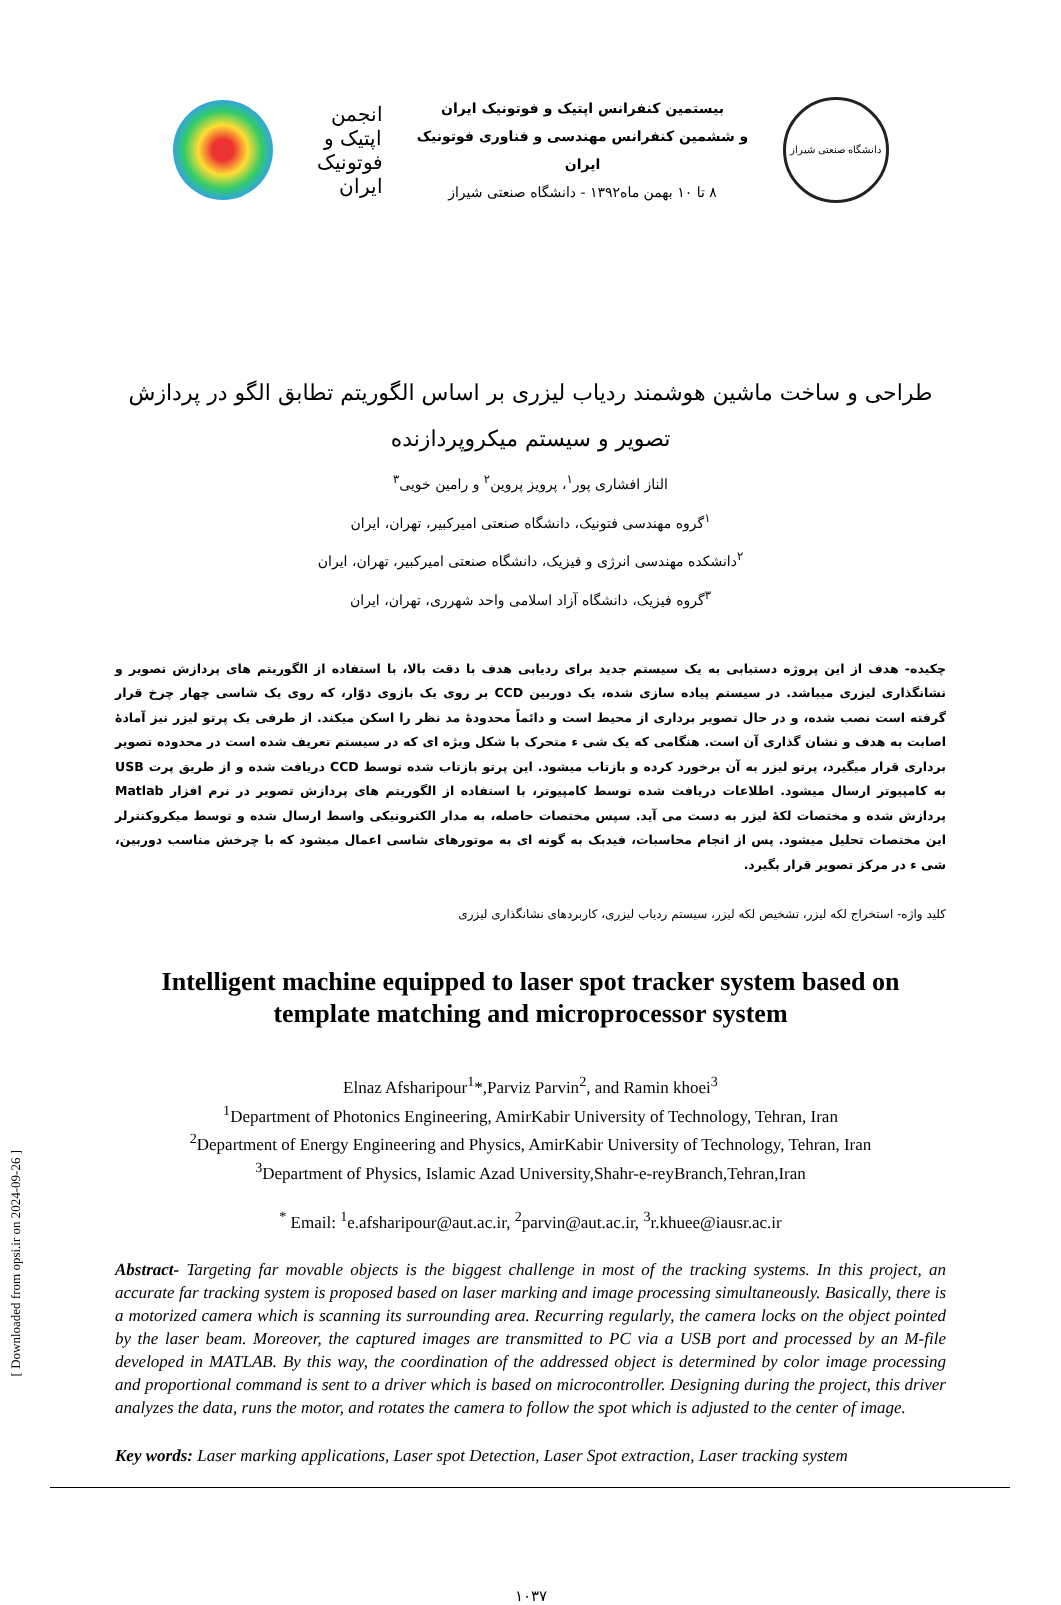انجمن اپتیک و فوتونیک ایران
بیستمین کنفرانس اپتیک و فوتونیک ایران
و ششمین کنفرانس مهندسی و فناوری فوتونیک ایران
۸ تا ۱۰ بهمن ماه۱۳۹۲ - دانشگاه صنعتی شیراز
دانشگاه صنعتی شیراز
طراحی و ساخت ماشین هوشمند ردیاب لیزری بر اساس الگوریتم تطابق الگو در پردازش تصویر و سیستم میکروپردازنده
الناز افشاری پور<sup>۱</sup>، پرویز پروین<sup>۲</sup> و رامین خویی<sup>۳</sup>
<sup>۱</sup> گروه مهندسی فتونیک، دانشگاه صنعتی امیرکبیر، تهران، ایران
<sup>۲</sup> دانشکده مهندسی انرژی و فیزیک، دانشگاه صنعتی امیرکبیر، تهران، ایران
<sup>۳</sup> گروه فیزیک، دانشگاه آزاد اسلامی واحد شهرری، تهران، ایران
چکیده- هدف از این پروژه دستیابی به یک سیستم جدید برای ردیابی هدف با دقت بالا، با استفاده از الگوریتم های پردازش تصویر و نشانگذاری لیزری میباشد. در سیستم پیاده سازی شده، یک دوربین CCD بر روی یک بازوی دوّار، که روی یک شاسی چهار چرخ قرار گرفته است نصب شده، و در حال تصویر برداری از محیط است و دائماً محدودهٔ مد نظر را اسکن میکند. از طرفی یک پرتو لیزر نیز آمادهٔ اصابت به هدف و نشان گذاری آن است. هنگامی که یک شی ء متحرک با شکل ویژه ای که در سیستم تعریف شده است در محدوده تصویر برداری قرار میگیرد، پرتو لیزر به آن برخورد کرده و بازتاب میشود. این پرتو بازتاب شده توسط CCD دریافت شده و از طریق پرت USB به کامپیوتر ارسال میشود. اطلاعات دریافت شده توسط کامپیوتر، با استفاده از الگوریتم های پردازش تصویر در نرم افزار Matlab پردازش شده و مختصات لکهٔ لیزر به دست می آید. سپس مختصات حاصله، به مدار الکترونیکی واسط ارسال شده و توسط میکروکنترلر این مختصات تحلیل میشود. پس از انجام محاسبات، فیدبک به گونه ای به موتورهای شاسی اعمال میشود که با چرخش مناسب دوربین، شی ء در مرکز تصویر قرار بگیرد.
کلید واژه- استخراج لکه لیزر، تشخیص لکه لیزر، سیستم ردیاب لیزری، کاربردهای نشانگذاری لیزری
Intelligent machine equipped to laser spot tracker system based on template matching and microprocessor system
Elnaz Afsharipour<sup>1</sup>*,Parviz Parvin<sup>2</sup>, and Ramin khoei<sup>3</sup>
<sup>1</sup> Department of Photonics Engineering, AmirKabir University of Technology, Tehran, Iran
<sup>2</sup> Department of Energy Engineering and Physics, AmirKabir University of Technology, Tehran, Iran
<sup>3</sup> Department of Physics, Islamic Azad University,Shahr-e-reyBranch,Tehran,Iran
<sup>*</sup> Email: <sup>1</sup>e.afsharipour@aut.ac.ir, <sup>2</sup>parvin@aut.ac.ir, <sup>3</sup>r.khuee@iausr.ac.ir
Abstract- Targeting far movable objects is the biggest challenge in most of the tracking systems. In this project, an accurate far tracking system is proposed based on laser marking and image processing simultaneously. Basically, there is a motorized camera which is scanning its surrounding area. Recurring regularly, the camera locks on the object pointed by the laser beam. Moreover, the captured images are transmitted to PC via a USB port and processed by an M-file developed in MATLAB. By this way, the coordination of the addressed object is determined by color image processing and proportional command is sent to a driver which is based on microcontroller. Designing during the project, this driver analyzes the data, runs the motor, and rotates the camera to follow the spot which is adjusted to the center of image.
Key words: Laser marking applications, Laser spot Detection, Laser Spot extraction, Laser tracking system
[ Downloaded from opsi.ir on 2024-09-26 ]
۱۰۳۷